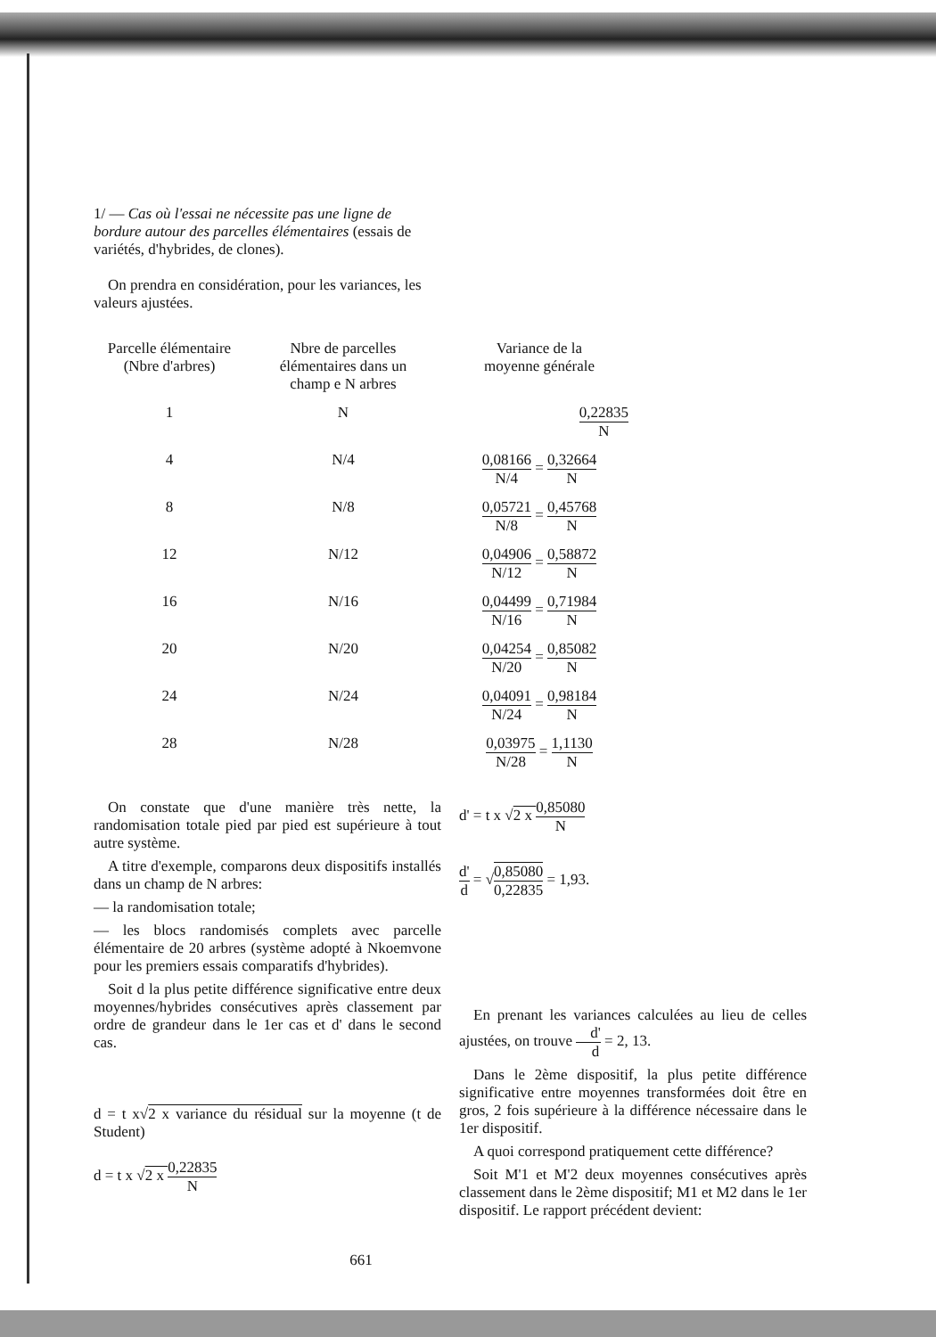1/ — Cas où l'essai ne nécessite pas une ligne de bordure autour des parcelles élémentaires (essais de variétés, d'hybrides, de clones).
On prendra en considération, pour les variances, les valeurs ajustées.
| Parcelle élémentaire (Nbre d'arbres) | Nbre de parcelles élémentaires dans un champ e N arbres | Variance de la moyenne générale |
| --- | --- | --- |
| 1 | N | 0,22835 N |
| 4 | N/4 | 0,08166 N/4 = 0,32664 N |
| 8 | N/8 | 0,05721 N/8 = 0,45768 N |
| 12 | N/12 | 0,04906 N/12 = 0,58872 N |
| 16 | N/16 | 0,04499 N/16 = 0,71984 N |
| 20 | N/20 | 0,04254 N/20 = 0,85082 N |
| 24 | N/24 | 0,04091 N/24 = 0,98184 N |
| 28 | N/28 | 0,03975 N/28 = 1,1130 N |
On constate que d'une manière très nette, la randomisation totale pied par pied est supérieure à tout autre système.
A titre d'exemple, comparons deux dispositifs installés dans un champ de N arbres:
— la randomisation totale;
— les blocs randomisés complets avec parcelle élémentaire de 20 arbres (système adopté à Nkoemvone pour les premiers essais comparatifs d'hybrides).
Soit d la plus petite différence significative entre deux moyennes/hybrides consécutives après classement par ordre de grandeur dans le 1er cas et d' dans le second cas.
d = t x√2 x variance du résidual sur la moyenne (t de Student)
d = t x √2 x 0,22835 N
d' = t x √2 x 0,85080 N
d' d = √0,85080 0,22835 = 1,93.
En prenant les variances calculées au lieu de celles ajustées, on trouve d' d = 2, 13.
Dans le 2ème dispositif, la plus petite différence significative entre moyennes transformées doit être en gros, 2 fois supérieure à la différence nécessaire dans le 1er dispositif.
A quoi correspond pratiquement cette différence?
Soit M'1 et M'2 deux moyennes consécutives après classement dans le 2ème dispositif; M1 et M2 dans le 1er dispositif. Le rapport précédent devient:
661